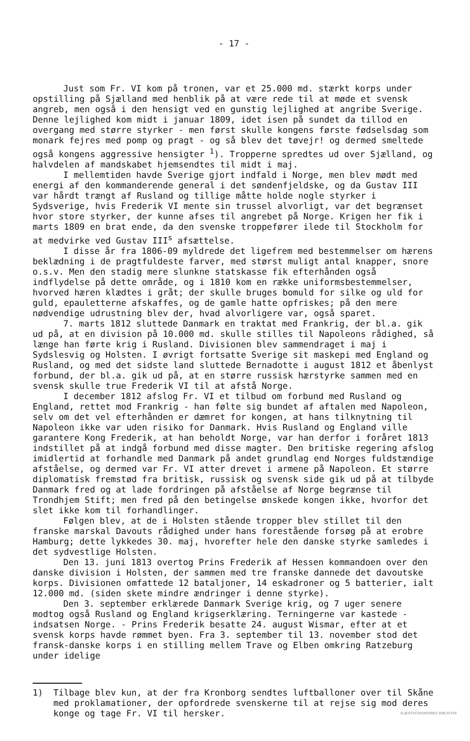- 17 -
Just som Fr. VI kom på tronen, var et 25.000 md. stærkt korps under opstilling på Sjælland med henblik på at være rede til at møde et svensk angreb, men også i den hensigt ved en gunstig lejlighed at angribe Sverige. Denne lejlighed kom midt i januar 1809, idet isen på sundet da tillod en overgang med større styrker - men først skulle kongens første fødselsdag som monark fejres med pomp og pragt - og så blev det tøvejr! og dermed smeltede også kongens aggressive hensigter <sup>1</sup>). Tropperne spredtes ud over Sjælland, og halvdelen af mandskabet hjemsendtes til midt i maj.
I mellemtiden havde Sverige gjort indfald i Norge, men blev mødt med energi af den kommanderende general i det søndenfjeldske, og da Gustav III var hårdt trængt af Rusland og tillige måtte holde nogle styrker i Sydsverige, hvis Frederik VI mente sin trussel alvorligt, var det begrænset hvor store styrker, der kunne afses til angrebet på Norge. Krigen her fik i marts 1809 en brat ende, da den svenske troppefører ilede til Stockholm for at medvirke ved Gustav III<sup>s</sup> afsættelse.
I disse år fra 1806-09 myldrede det ligefrem med bestemmelser om hærens beklædning i de pragtfuldeste farver, med størst muligt antal knapper, snore o.s.v. Men den stadig mere slunkne statskasse fik efterhånden også indflydelse på dette område, og i 1810 kom en række uniformsbestemmelser, hvorved hæren klædtes i gråt; der skulle bruges bomuld for silke og uld for guld, epauletterne afskaffes, og de gamle hatte opfriskes; på den mere nødvendige udrustning blev der, hvad alvorligere var, også sparet.
7. marts 1812 sluttede Danmark en traktat med Frankrig, der bl.a. gik ud på, at en division på 10.000 md. skulle stilles til Napoleons rådighed, så længe han førte krig i Rusland. Divisionen blev sammendraget i maj i Sydslesvig og Holsten. I øvrigt fortsatte Sverige sit maskepi med England og Rusland, og med det sidste land sluttede Bernadotte i august 1812 et åbenlyst forbund, der bl.a. gik ud på, at en større russisk hærstyrke sammen med en svensk skulle true Frederik VI til at afstå Norge.
I december 1812 afslog Fr. VI et tilbud om forbund med Rusland og England, rettet mod Frankrig - han følte sig bundet af aftalen med Napoleon, selv om det vel efterhånden er dæmret for kongen, at hans tilknytning til Napoleon ikke var uden risiko for Danmark. Hvis Rusland og England ville garantere Kong Frederik, at han beholdt Norge, var han derfor i foråret 1813 indstillet på at indgå forbund med disse magter. Den britiske regering afslog imidlertid at forhandle med Danmark på andet grundlag end Norges fuldstændige afståelse, og dermed var Fr. VI atter drevet i armene på Napoleon. Et større diplomatisk fremstød fra britisk, russisk og svensk side gik ud på at tilbyde Danmark fred og at lade fordringen på afståelse af Norge begrænse til Trondhjem Stift; men fred på den betingelse ønskede kongen ikke, hvorfor det slet ikke kom til forhandlinger.
Følgen blev, at de i Holsten stående tropper blev stillet til den franske marskal Davouts rådighed under hans forestående forsøg på at erobre Hamburg; dette lykkedes 30. maj, hvorefter hele den danske styrke samledes i det sydvestlige Holsten.
Den 13. juni 1813 overtog Prins Frederik af Hessen kommandoen over den danske division i Holsten, der sammen med tre franske dannede det davoutske korps. Divisionen omfattede 12 bataljoner, 14 eskadroner og 5 batterier, ialt 12.000 md. (siden skete mindre ændringer i denne styrke).
Den 3. september erklærede Danmark Sverige krig, og 7 uger senere modtog også Rusland og England krigserklæring. Terningerne var kastede - indsatsen Norge. - Prins Frederik besatte 24. august Wismar, efter at et svensk korps havde rømmet byen. Fra 3. september til 13. november stod det fransk-danske korps i en stilling mellem Trave og Elben omkring Ratzeburg under idelige
1) Tilbage blev kun, at der fra Kronborg sendtes luftballoner over til Skåne med proklamationer, der opfordrede svenskerne til at rejse sig mod deres konge og tage Fr. VI til hersker.
SLÆGTSFORSKERNES BIBLIOTEK